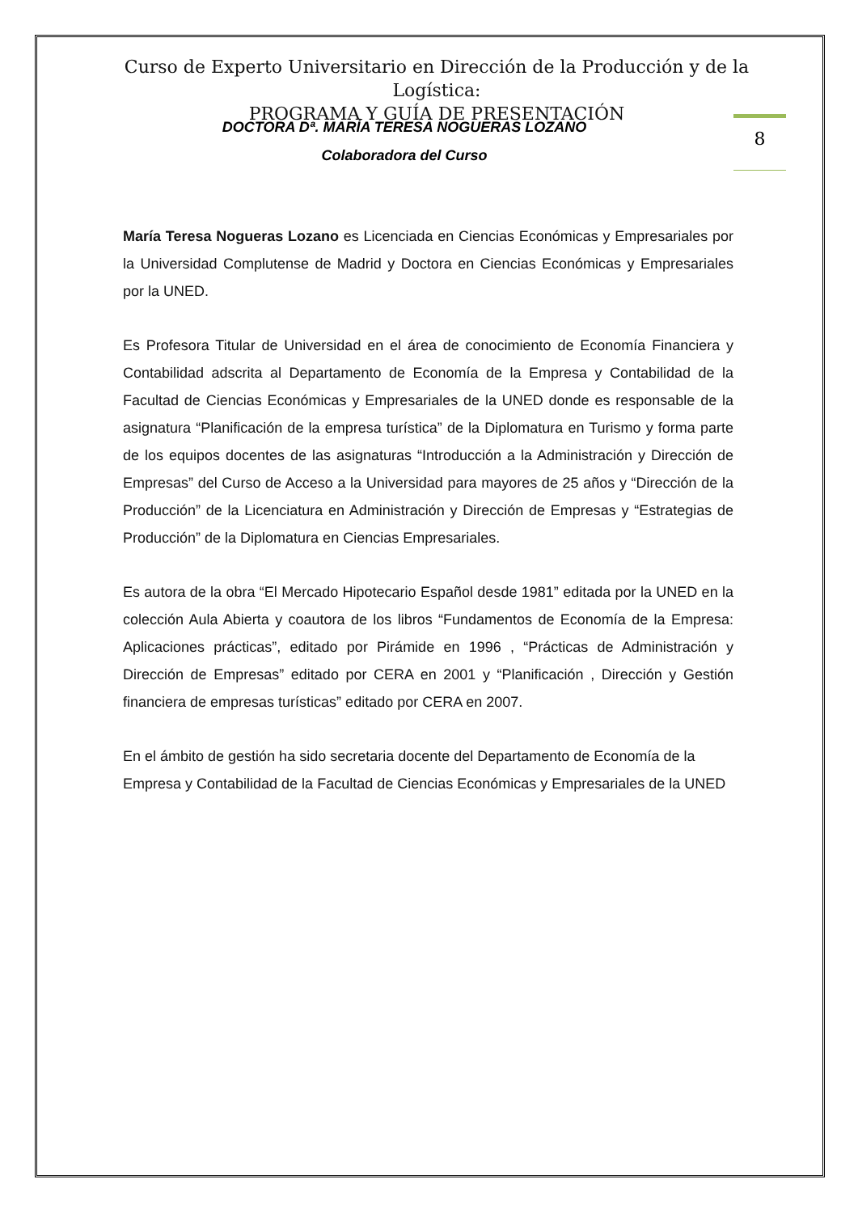Curso de Experto Universitario en Dirección de la Producción y de la Logística:
PROGRAMA Y GUÍA DE PRESENTACIÓN
DOCTORA Dª. MARÍA TERESA NOGUERAS LOZANO
Colaboradora del Curso
8
María Teresa Nogueras Lozano es Licenciada en Ciencias Económicas y Empresariales por la Universidad Complutense de Madrid y Doctora en Ciencias Económicas y Empresariales por la UNED.
Es Profesora Titular de Universidad en el área de conocimiento de Economía Financiera y Contabilidad adscrita al Departamento de Economía de la Empresa y Contabilidad de la Facultad de Ciencias Económicas y Empresariales de la UNED donde es responsable de la asignatura “Planificación de la empresa turística” de la Diplomatura en Turismo y forma parte de los equipos docentes de las asignaturas “Introducción a la Administración y Dirección de Empresas” del Curso de Acceso a la Universidad para mayores de 25 años y “Dirección de la Producción” de la Licenciatura en Administración y Dirección de Empresas y “Estrategias de Producción” de la Diplomatura en Ciencias Empresariales.
Es autora de la obra “El Mercado Hipotecario Español desde 1981” editada por la UNED en la colección Aula Abierta y coautora de los libros “Fundamentos de Economía de la Empresa: Aplicaciones prácticas”, editado por Pirámide en 1996 , “Prácticas de Administración y Dirección de Empresas” editado por CERA en 2001 y “Planificación , Dirección y Gestión financiera de empresas turísticas” editado por CERA en 2007.
En el ámbito de gestión ha sido secretaria docente del Departamento de Economía de la Empresa y Contabilidad de la Facultad de Ciencias Económicas y Empresariales de la UNED